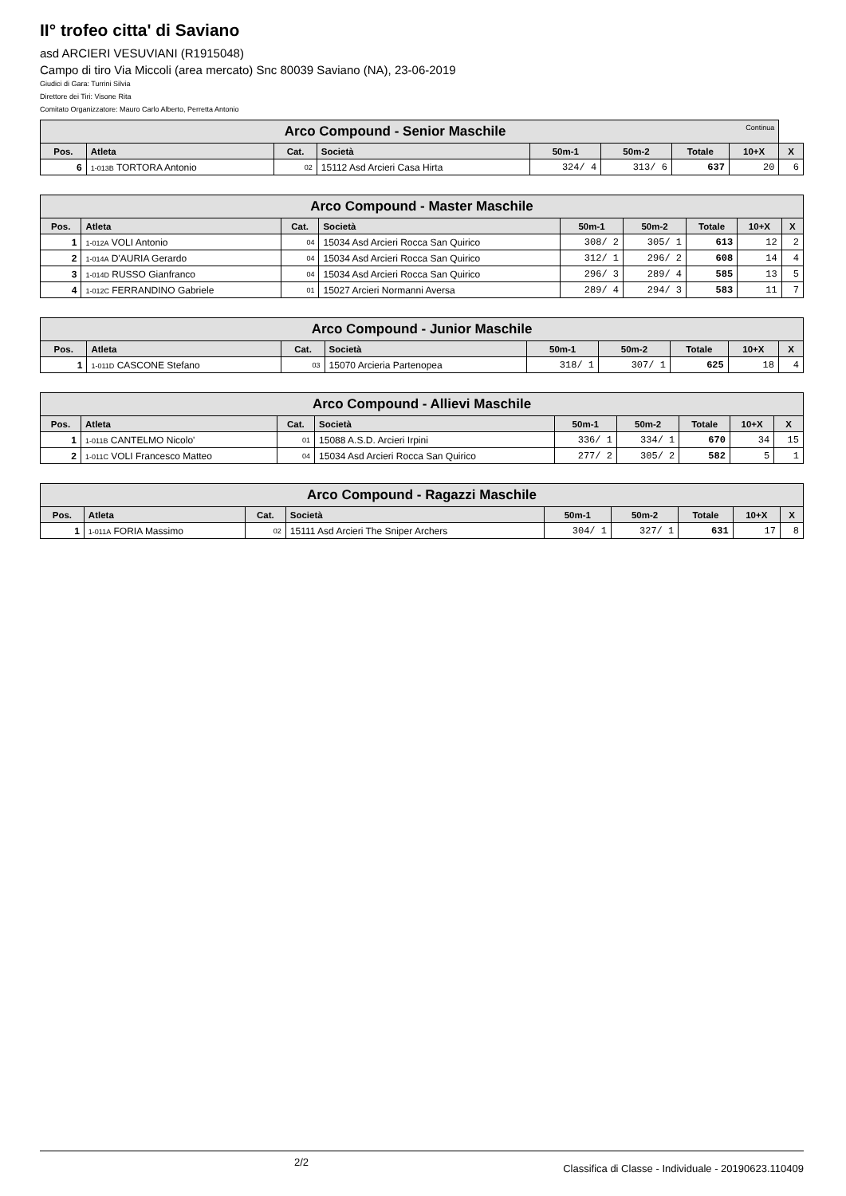II° trofeo citta' di Saviano
asd ARCIERI VESUVIANI (R1915048)
Campo di tiro Via Miccoli (area mercato) Snc 80039 Saviano (NA), 23-06-2019
Giudici di Gara: Turrini Silvia
Direttore dei Tiri: Visone Rita
Comitato Organizzatore: Mauro Carlo Alberto, Perretta Antonio
| Arco Compound - Senior Maschile Continua | | | | | | | | |
| --- | --- | --- | --- | --- | --- | --- | --- | --- |
| Pos. | Atleta | Cat. | Società | 50m-1 | 50m-2 | Totale | 10+X | X |
| 6 | 1-013B TORTORA Antonio | 02 | 15112 Asd Arcieri Casa Hirta | 324/ 4 | 313/ 6 | 637 | 20 | 6 |
| Arco Compound - Master Maschile | | | | | | | | |
| --- | --- | --- | --- | --- | --- | --- | --- | --- |
| Pos. | Atleta | Cat. | Società | 50m-1 | 50m-2 | Totale | 10+X | X |
| 1 | 1-012A VOLI Antonio | 04 | 15034 Asd Arcieri Rocca San Quirico | 308/ 2 | 305/ 1 | 613 | 12 | 2 |
| 2 | 1-014A D'AURIA Gerardo | 04 | 15034 Asd Arcieri Rocca San Quirico | 312/ 1 | 296/ 2 | 608 | 14 | 4 |
| 3 | 1-014D RUSSO Gianfranco | 04 | 15034 Asd Arcieri Rocca San Quirico | 296/ 3 | 289/ 4 | 585 | 13 | 5 |
| 4 | 1-012C FERRANDINO Gabriele | 01 | 15027 Arcieri Normanni Aversa | 289/ 4 | 294/ 3 | 583 | 11 | 7 |
| Arco Compound - Junior Maschile | | | | | | | | |
| --- | --- | --- | --- | --- | --- | --- | --- | --- |
| Pos. | Atleta | Cat. | Società | 50m-1 | 50m-2 | Totale | 10+X | X |
| 1 | 1-011D CASCONE Stefano | 03 | 15070 Arcieria Partenopea | 318/ 1 | 307/ 1 | 625 | 18 | 4 |
| Arco Compound - Allievi Maschile | | | | | | | | |
| --- | --- | --- | --- | --- | --- | --- | --- | --- |
| Pos. | Atleta | Cat. | Società | 50m-1 | 50m-2 | Totale | 10+X | X |
| 1 | 1-011B CANTELMO Nicolo' | 01 | 15088 A.S.D. Arcieri Irpini | 336/ 1 | 334/ 1 | 670 | 34 | 15 |
| 2 | 1-011C VOLI Francesco Matteo | 04 | 15034 Asd Arcieri Rocca San Quirico | 277/ 2 | 305/ 2 | 582 | 5 | 1 |
| Arco Compound - Ragazzi Maschile | | | | | | | | |
| --- | --- | --- | --- | --- | --- | --- | --- | --- |
| Pos. | Atleta | Cat. | Società | 50m-1 | 50m-2 | Totale | 10+X | X |
| 1 | 1-011A FORIA Massimo | 02 | 15111 Asd Arcieri The Sniper Archers | 304/ 1 | 327/ 1 | 631 | 17 | 8 |
2/2 Classifica di Classe - Individuale - 20190623.110409